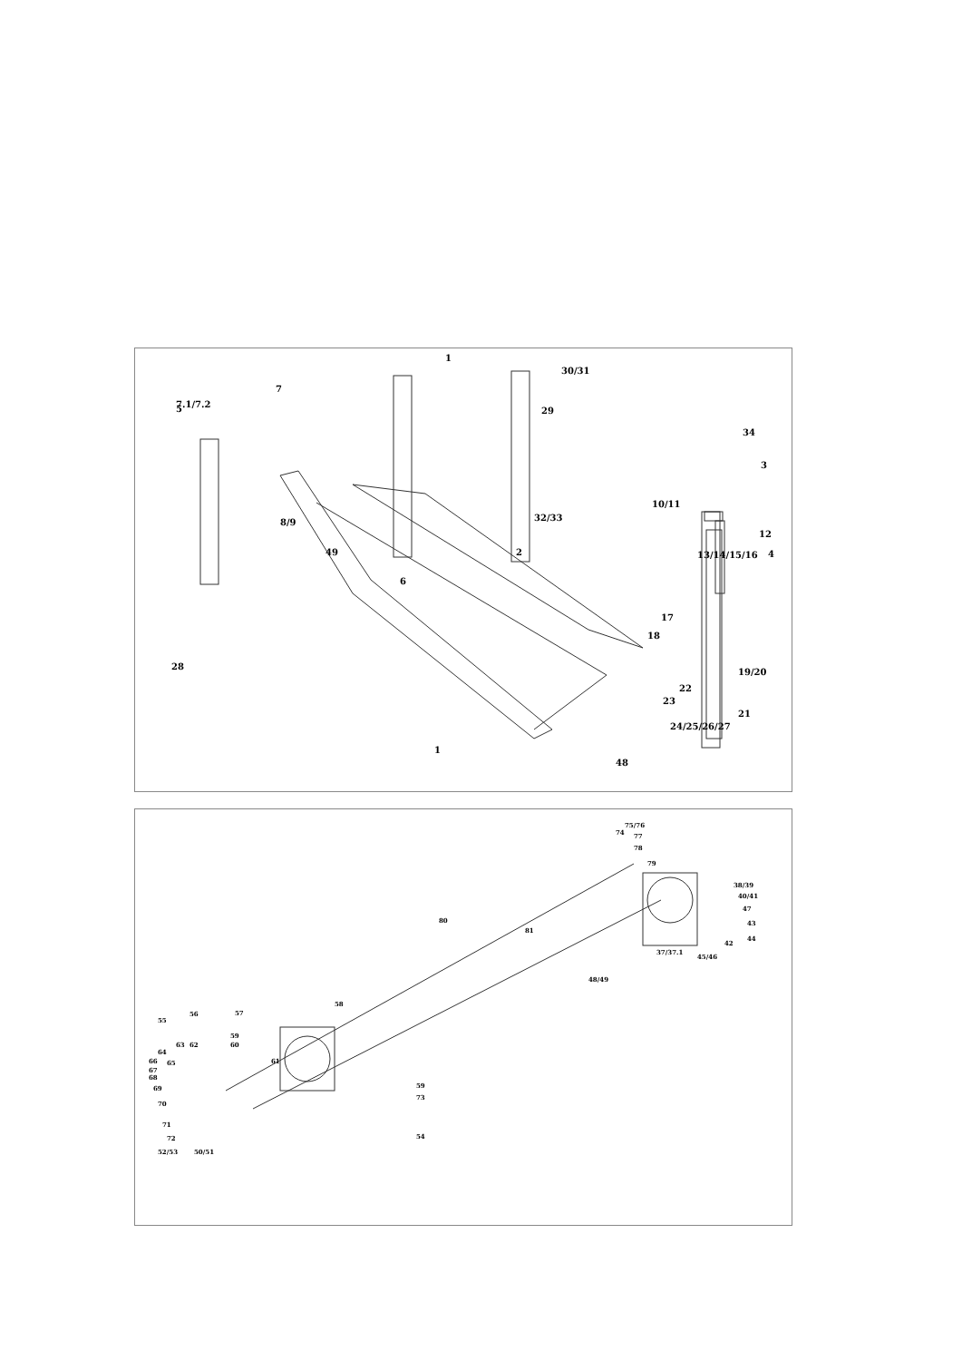1
30/31
7.1/7.2
7
29
5
34
3
10/11
12
8/9
32/33
2
49
13/14/15/16
4
6
17
18
28
19/20
22
23
21
24/25/26/27
1
48
75/76
77
78
79
74
38/39
40/41
47
43
44
42
45/46
37/37.1
80
81
48/49
58
57
56
55
59
60
63
62
64
65
66
61
67
68
69
70
59
73
71
72
54
52/53
50/51